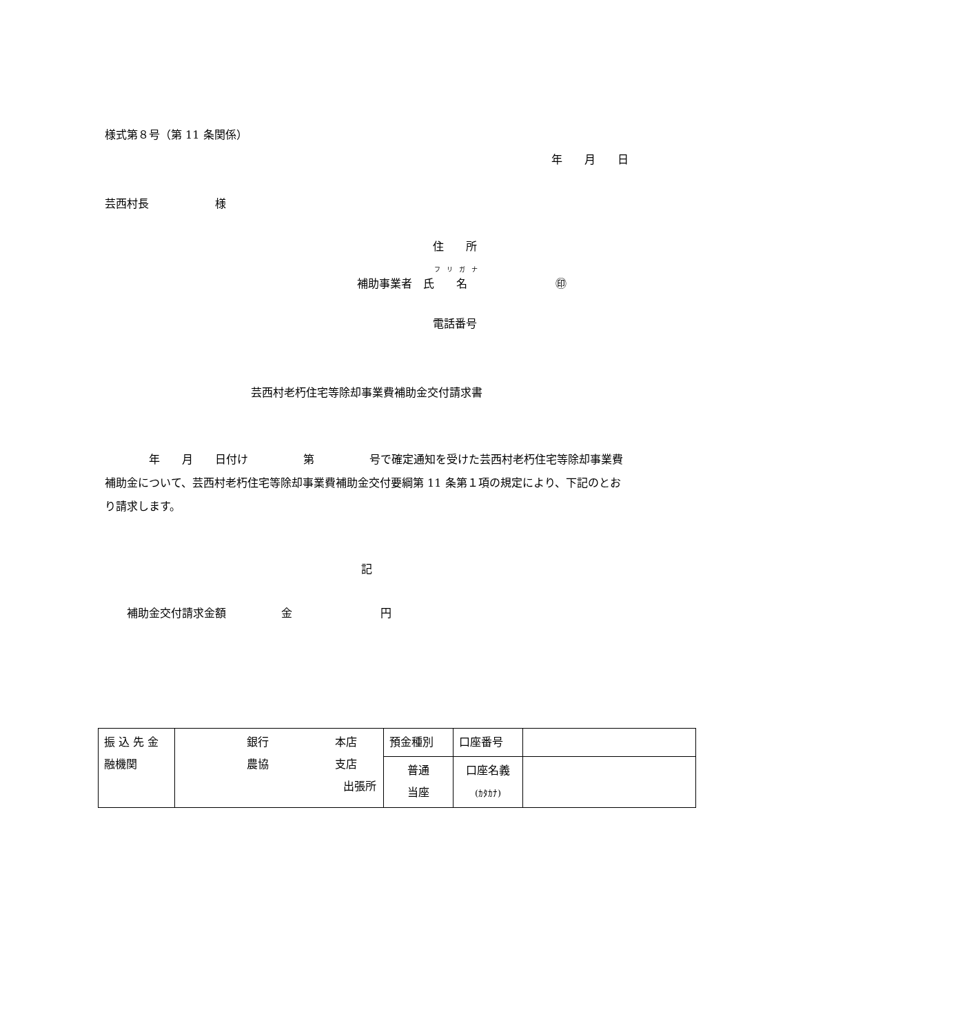様式第８号（第 11 条関係）
年　　月　　日
芸西村長　　　　　　様
住　　所
フ　リ　ガ　ナ
補助事業者　氏　　名　　　　　　　　㊞
電話番号
芸西村老朽住宅等除却事業費補助金交付請求書
　　　　年　　月　　日付け　　　　　第　　　　　号で確定通知を受けた芸西村老朽住宅等除却事業費補助金について、芸西村老朽住宅等除却事業費補助金交付要綱第 11 条第１項の規定により、下記のとおり請求します。
記
　　補助金交付請求金額　　　　　金　　　　　　　　円
| 振 込 先 金 融機関 | 銀行 本店 農協 支店 出張所 | 預金種別 | 口座番号 | |
| | | 普通 当座 | 口座名義 (ｶﾀｶﾅ) | |